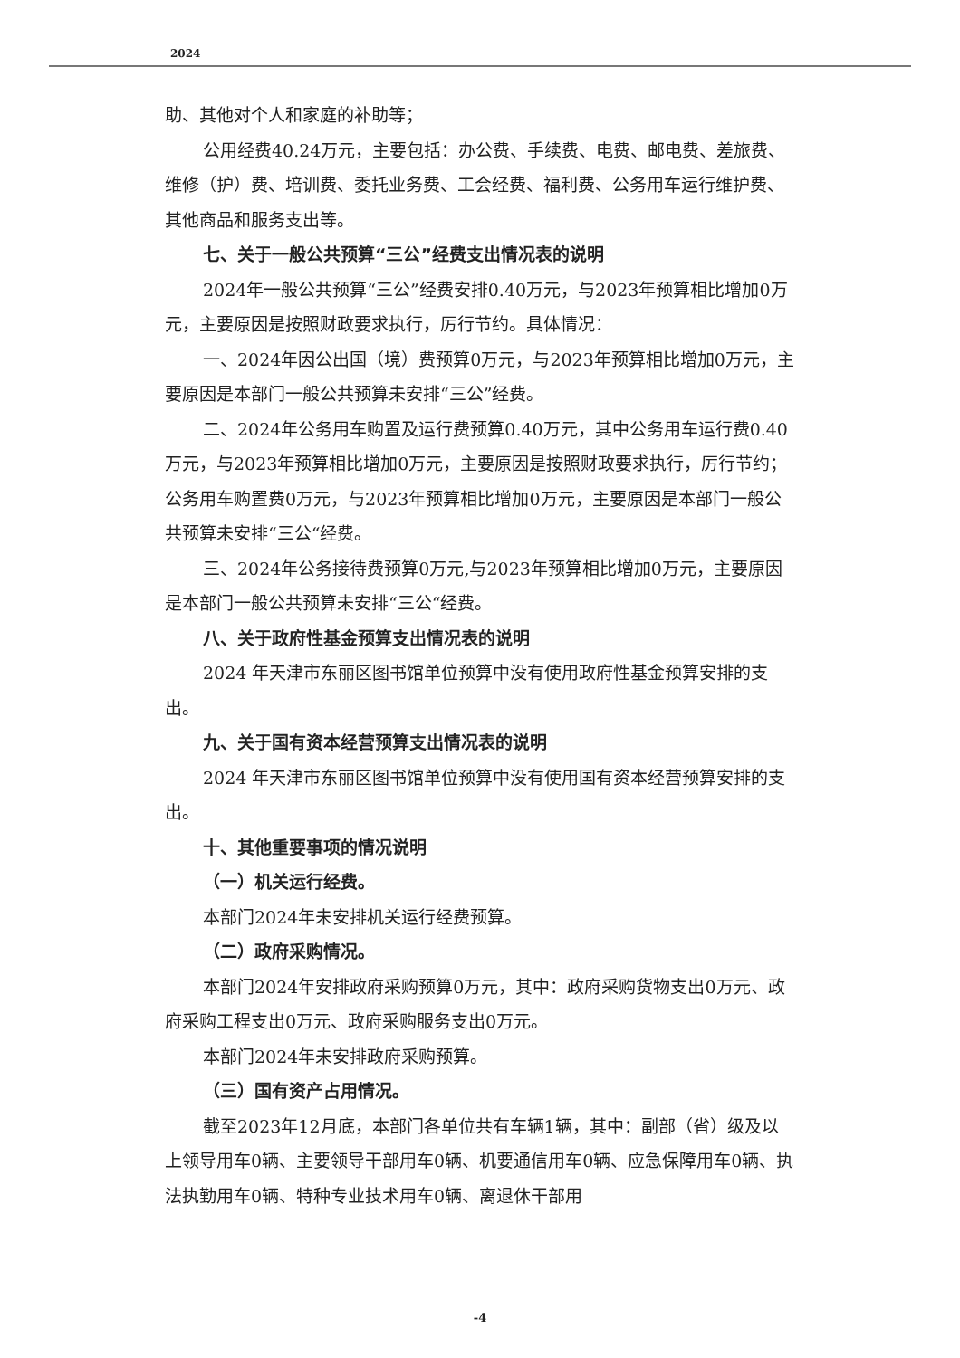2024
助、其他对个人和家庭的补助等；
公用经费40.24万元，主要包括：办公费、手续费、电费、邮电费、差旅费、维修（护）费、培训费、委托业务费、工会经费、福利费、公务用车运行维护费、其他商品和服务支出等。
七、关于一般公共预算“三公”经费支出情况表的说明
2024年一般公共预算“三公”经费安排0.40万元，与2023年预算相比增加0万元，主要原因是按照财政要求执行，厉行节约。具体情况：
一、2024年因公出国（境）费预算0万元，与2023年预算相比增加0万元，主要原因是本部门一般公共预算未安排“三公”经费。
二、2024年公务用车购置及运行费预算0.40万元，其中公务用车运行费0.40万元，与2023年预算相比增加0万元，主要原因是按照财政要求执行，厉行节约；公务用车购置费0万元，与2023年预算相比增加0万元，主要原因是本部门一般公共预算未安排“三公“经费。
三、2024年公务接待费预算0万元,与2023年预算相比增加0万元，主要原因是本部门一般公共预算未安排“三公“经费。
八、关于政府性基金预算支出情况表的说明
2024 年天津市东丽区图书馆单位预算中没有使用政府性基金预算安排的支出。
九、关于国有资本经营预算支出情况表的说明
2024 年天津市东丽区图书馆单位预算中没有使用国有资本经营预算安排的支出。
十、其他重要事项的情况说明
（一）机关运行经费。
本部门2024年未安排机关运行经费预算。
（二）政府采购情况。
本部门2024年安排政府采购预算0万元，其中：政府采购货物支出0万元、政府采购工程支出0万元、政府采购服务支出0万元。
本部门2024年未安排政府采购预算。
（三）国有资产占用情况。
截至2023年12月底，本部门各单位共有车辆1辆，其中：副部（省）级及以上领导用车0辆、主要领导干部用车0辆、机要通信用车0辆、应急保障用车0辆、执法执勤用车0辆、特种专业技术用车0辆、离退休干部用
-4